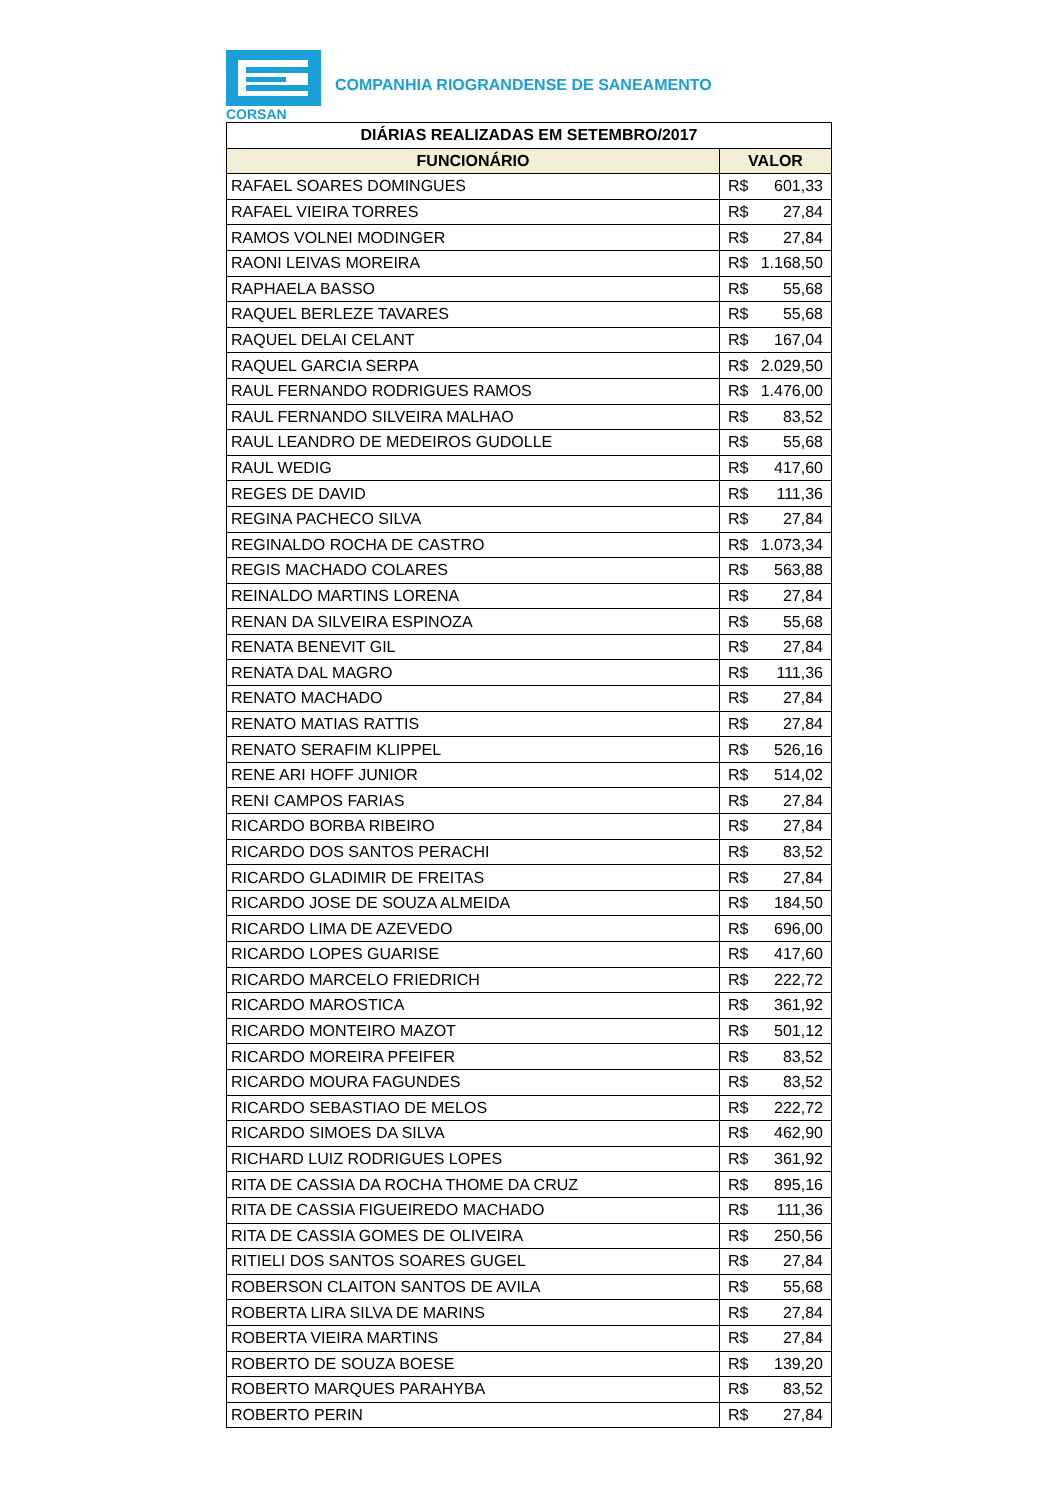CORSAN
COMPANHIA RIOGRANDENSE DE SANEAMENTO
| DIÁRIAS REALIZADAS EM SETEMBRO/2017 | |
| --- | --- |
| FUNCIONÁRIO | VALOR |
| RAFAEL SOARES DOMINGUES | R$ 601,33 |
| RAFAEL VIEIRA TORRES | R$ 27,84 |
| RAMOS VOLNEI MODINGER | R$ 27,84 |
| RAONI LEIVAS MOREIRA | R$ 1.168,50 |
| RAPHAELA BASSO | R$ 55,68 |
| RAQUEL BERLEZE TAVARES | R$ 55,68 |
| RAQUEL DELAI CELANT | R$ 167,04 |
| RAQUEL GARCIA SERPA | R$ 2.029,50 |
| RAUL FERNANDO RODRIGUES RAMOS | R$ 1.476,00 |
| RAUL FERNANDO SILVEIRA MALHAO | R$ 83,52 |
| RAUL LEANDRO DE MEDEIROS GUDOLLE | R$ 55,68 |
| RAUL WEDIG | R$ 417,60 |
| REGES DE DAVID | R$ 111,36 |
| REGINA PACHECO SILVA | R$ 27,84 |
| REGINALDO ROCHA DE CASTRO | R$ 1.073,34 |
| REGIS MACHADO COLARES | R$ 563,88 |
| REINALDO MARTINS LORENA | R$ 27,84 |
| RENAN DA SILVEIRA ESPINOZA | R$ 55,68 |
| RENATA BENEVIT GIL | R$ 27,84 |
| RENATA DAL MAGRO | R$ 111,36 |
| RENATO MACHADO | R$ 27,84 |
| RENATO MATIAS RATTIS | R$ 27,84 |
| RENATO SERAFIM KLIPPEL | R$ 526,16 |
| RENE ARI HOFF JUNIOR | R$ 514,02 |
| RENI CAMPOS FARIAS | R$ 27,84 |
| RICARDO BORBA RIBEIRO | R$ 27,84 |
| RICARDO DOS SANTOS PERACHI | R$ 83,52 |
| RICARDO GLADIMIR DE FREITAS | R$ 27,84 |
| RICARDO JOSE DE SOUZA ALMEIDA | R$ 184,50 |
| RICARDO LIMA DE AZEVEDO | R$ 696,00 |
| RICARDO LOPES GUARISE | R$ 417,60 |
| RICARDO MARCELO FRIEDRICH | R$ 222,72 |
| RICARDO MAROSTICA | R$ 361,92 |
| RICARDO MONTEIRO MAZOT | R$ 501,12 |
| RICARDO MOREIRA PFEIFER | R$ 83,52 |
| RICARDO MOURA FAGUNDES | R$ 83,52 |
| RICARDO SEBASTIAO DE MELOS | R$ 222,72 |
| RICARDO SIMOES DA SILVA | R$ 462,90 |
| RICHARD LUIZ RODRIGUES LOPES | R$ 361,92 |
| RITA DE CASSIA DA ROCHA THOME DA CRUZ | R$ 895,16 |
| RITA DE CASSIA FIGUEIREDO MACHADO | R$ 111,36 |
| RITA DE CASSIA GOMES DE OLIVEIRA | R$ 250,56 |
| RITIELI DOS SANTOS SOARES GUGEL | R$ 27,84 |
| ROBERSON CLAITON SANTOS DE AVILA | R$ 55,68 |
| ROBERTA LIRA SILVA DE MARINS | R$ 27,84 |
| ROBERTA VIEIRA MARTINS | R$ 27,84 |
| ROBERTO DE SOUZA BOESE | R$ 139,20 |
| ROBERTO MARQUES PARAHYBA | R$ 83,52 |
| ROBERTO PERIN | R$ 27,84 |